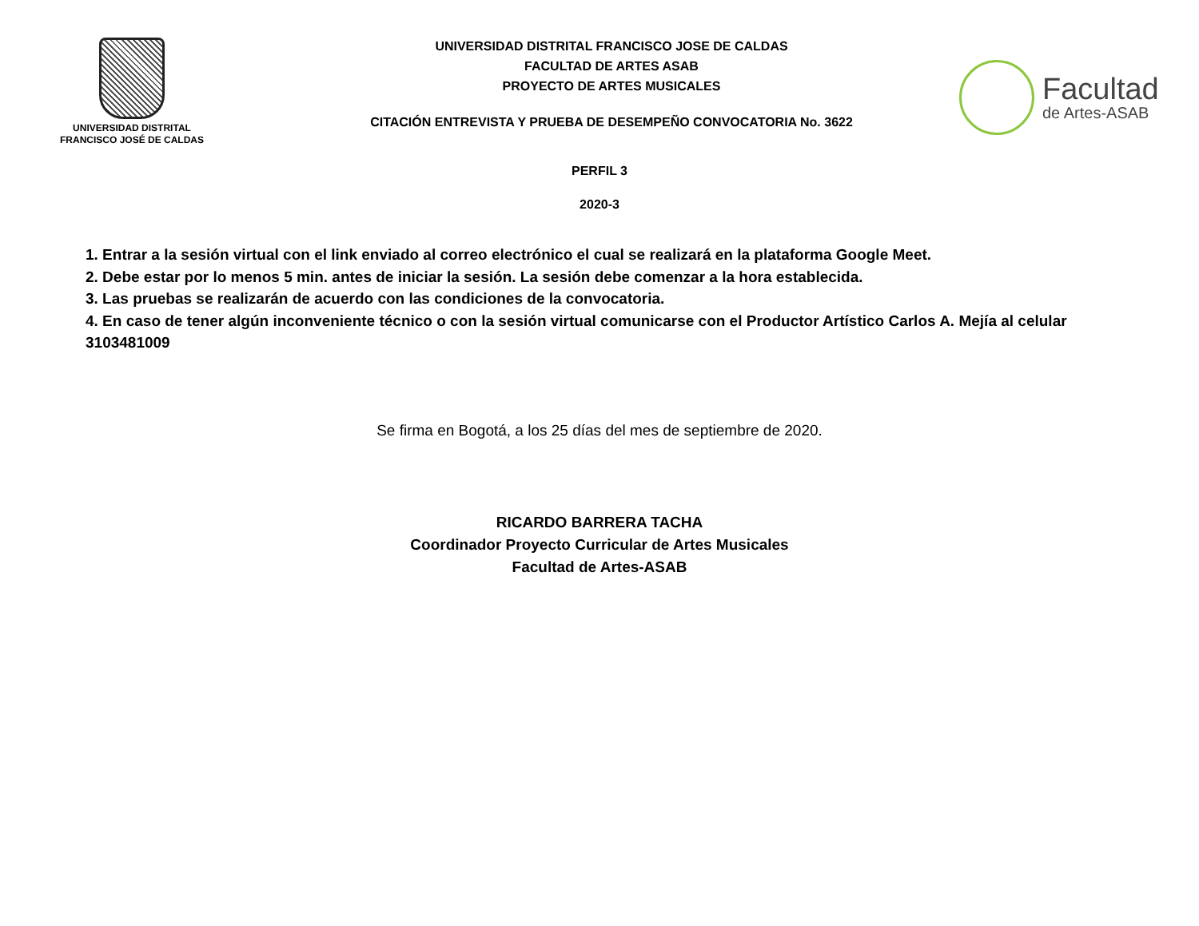UNIVERSIDAD DISTRITAL
FRANCISCO JOSÉ DE CALDAS
UNIVERSIDAD DISTRITAL FRANCISCO JOSE DE CALDAS
FACULTAD DE ARTES ASAB
PROYECTO DE ARTES MUSICALES
CITACIÓN ENTREVISTA Y PRUEBA DE DESEMPEÑO CONVOCATORIA No. 3622
Facultad
de Artes-ASAB
PERFIL 3
2020-3
1. Entrar a la sesión virtual con el link enviado al correo electrónico el cual se realizará en la plataforma Google Meet.
2. Debe estar por lo menos 5 min. antes de iniciar la sesión. La sesión debe comenzar a la hora establecida.
3. Las pruebas se realizarán de acuerdo con las condiciones de la convocatoria.
4. En caso de tener algún inconveniente técnico o con la sesión virtual comunicarse con el Productor Artístico Carlos A. Mejía al celular 3103481009
Se firma en Bogotá, a los 25 días del mes de septiembre de 2020.
RICARDO BARRERA TACHA
Coordinador Proyecto Curricular de Artes Musicales
Facultad de Artes-ASAB